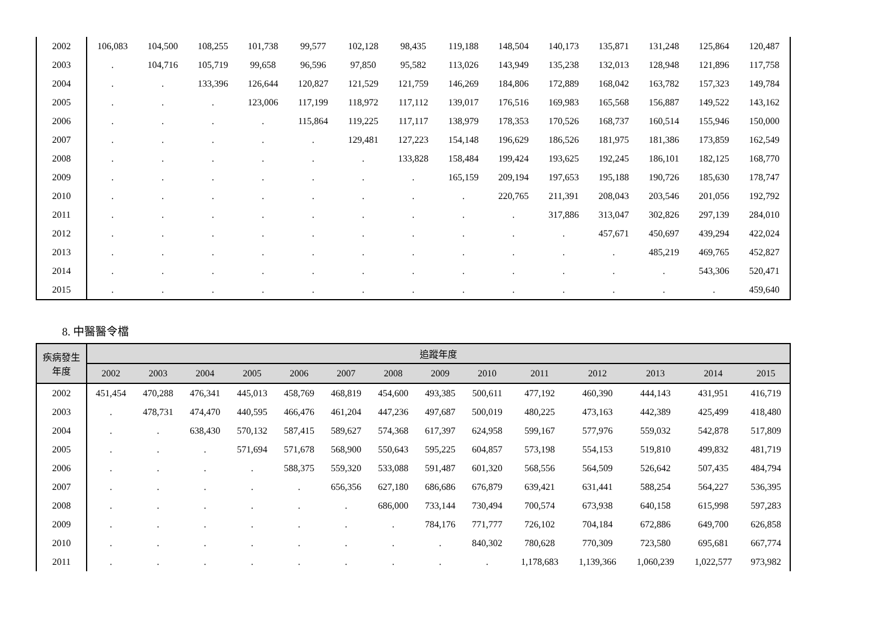| 2002 | 106,083 | 104,500 | 108,255 | 101,738 | 99,577 | 102,128 | 98,435 | 119,188 | 148,504 | 140,173 | 135,871 | 131,248 | 125,864 | 120,487 |
| 2003 | . | 104,716 | 105,719 | 99,658 | 96,596 | 97,850 | 95,582 | 113,026 | 143,949 | 135,238 | 132,013 | 128,948 | 121,896 | 117,758 |
| 2004 | . | . | 133,396 | 126,644 | 120,827 | 121,529 | 121,759 | 146,269 | 184,806 | 172,889 | 168,042 | 163,782 | 157,323 | 149,784 |
| 2005 | . | . | . | 123,006 | 117,199 | 118,972 | 117,112 | 139,017 | 176,516 | 169,983 | 165,568 | 156,887 | 149,522 | 143,162 |
| 2006 | . | . | . | . | 115,864 | 119,225 | 117,117 | 138,979 | 178,353 | 170,526 | 168,737 | 160,514 | 155,946 | 150,000 |
| 2007 | . | . | . | . | . | 129,481 | 127,223 | 154,148 | 196,629 | 186,526 | 181,975 | 181,386 | 173,859 | 162,549 |
| 2008 | . | . | . | . | . | . | 133,828 | 158,484 | 199,424 | 193,625 | 192,245 | 186,101 | 182,125 | 168,770 |
| 2009 | . | . | . | . | . | . | . | 165,159 | 209,194 | 197,653 | 195,188 | 190,726 | 185,630 | 178,747 |
| 2010 | . | . | . | . | . | . | . | . | 220,765 | 211,391 | 208,043 | 203,546 | 201,056 | 192,792 |
| 2011 | . | . | . | . | . | . | . | . | . | 317,886 | 313,047 | 302,826 | 297,139 | 284,010 |
| 2012 | . | . | . | . | . | . | . | . | . | . | 457,671 | 450,697 | 439,294 | 422,024 |
| 2013 | . | . | . | . | . | . | . | . | . | . | . | 485,219 | 469,765 | 452,827 |
| 2014 | . | . | . | . | . | . | . | . | . | . | . | . | 543,306 | 520,471 |
| 2015 | . | . | . | . | . | . | . | . | . | . | . | . | . | 459,640 |
8. 中醫醫令檔
| 疾病發生 年度 | 追蹤年度 | | | | | | | | | | | | | |
| --- | --- | --- | --- | --- | --- | --- | --- | --- | --- | --- | --- | --- | --- | --- |
| | 2002 | 2003 | 2004 | 2005 | 2006 | 2007 | 2008 | 2009 | 2010 | 2011 | 2012 | 2013 | 2014 | 2015 |
| 2002 | 451,454 | 470,288 | 476,341 | 445,013 | 458,769 | 468,819 | 454,600 | 493,385 | 500,611 | 477,192 | 460,390 | 444,143 | 431,951 | 416,719 |
| 2003 | . | 478,731 | 474,470 | 440,595 | 466,476 | 461,204 | 447,236 | 497,687 | 500,019 | 480,225 | 473,163 | 442,389 | 425,499 | 418,480 |
| 2004 | . | . | 638,430 | 570,132 | 587,415 | 589,627 | 574,368 | 617,397 | 624,958 | 599,167 | 577,976 | 559,032 | 542,878 | 517,809 |
| 2005 | . | . | . | 571,694 | 571,678 | 568,900 | 550,643 | 595,225 | 604,857 | 573,198 | 554,153 | 519,810 | 499,832 | 481,719 |
| 2006 | . | . | . | . | 588,375 | 559,320 | 533,088 | 591,487 | 601,320 | 568,556 | 564,509 | 526,642 | 507,435 | 484,794 |
| 2007 | . | . | . | . | . | 656,356 | 627,180 | 686,686 | 676,879 | 639,421 | 631,441 | 588,254 | 564,227 | 536,395 |
| 2008 | . | . | . | . | . | . | 686,000 | 733,144 | 730,494 | 700,574 | 673,938 | 640,158 | 615,998 | 597,283 |
| 2009 | . | . | . | . | . | . | . | 784,176 | 771,777 | 726,102 | 704,184 | 672,886 | 649,700 | 626,858 |
| 2010 | . | . | . | . | . | . | . | . | 840,302 | 780,628 | 770,309 | 723,580 | 695,681 | 667,774 |
| 2011 | . | . | . | . | . | . | . | . | . | 1,178,683 | 1,139,366 | 1,060,239 | 1,022,577 | 973,982 |